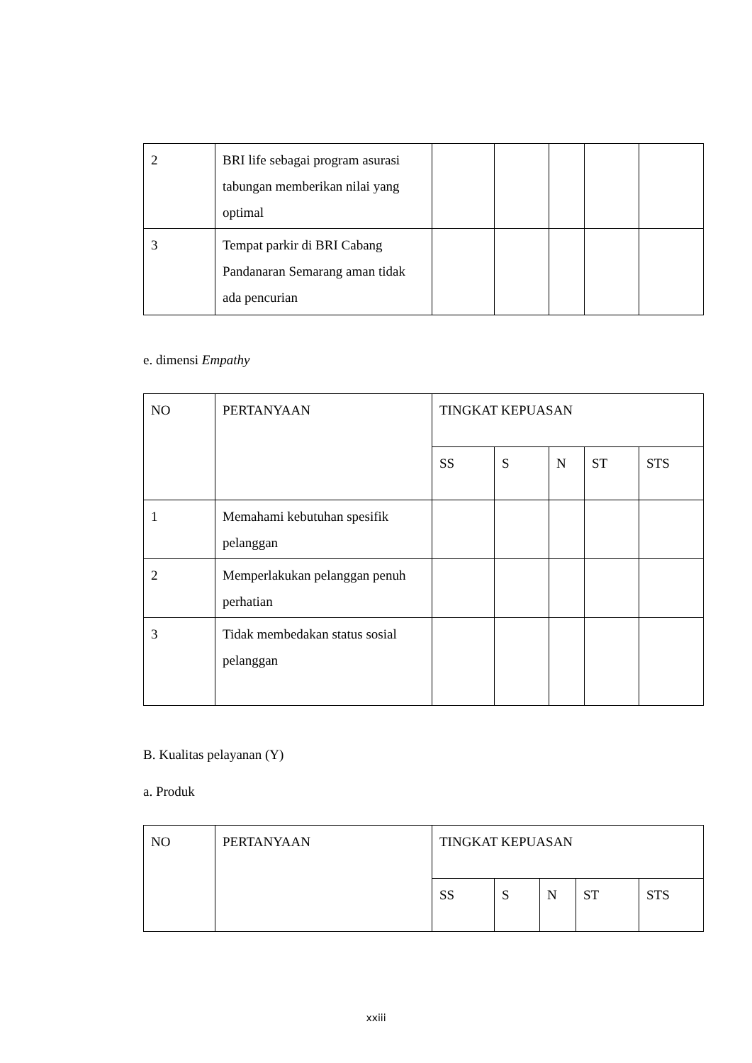| 2 | BRI life sebagai program asurasi tabungan memberikan nilai yang optimal | | | | | |
| 3 | Tempat parkir di BRI Cabang Pandanaran Semarang aman tidak ada pencurian | | | | | |
e. dimensi Empathy
| NO | PERTANYAAN | TINGKAT KEPUASAN | | | | |
| | | SS | S | N | ST | STS |
| 1 | Memahami kebutuhan spesifik pelanggan | | | | | |
| 2 | Memperlakukan pelanggan penuh perhatian | | | | | |
| 3 | Tidak membedakan status sosial pelanggan | | | | | |
B. Kualitas pelayanan (Y)
a. Produk
| NO | PERTANYAAN | TINGKAT KEPUASAN | | | | |
| | | SS | S | N | ST | STS |
xxiii